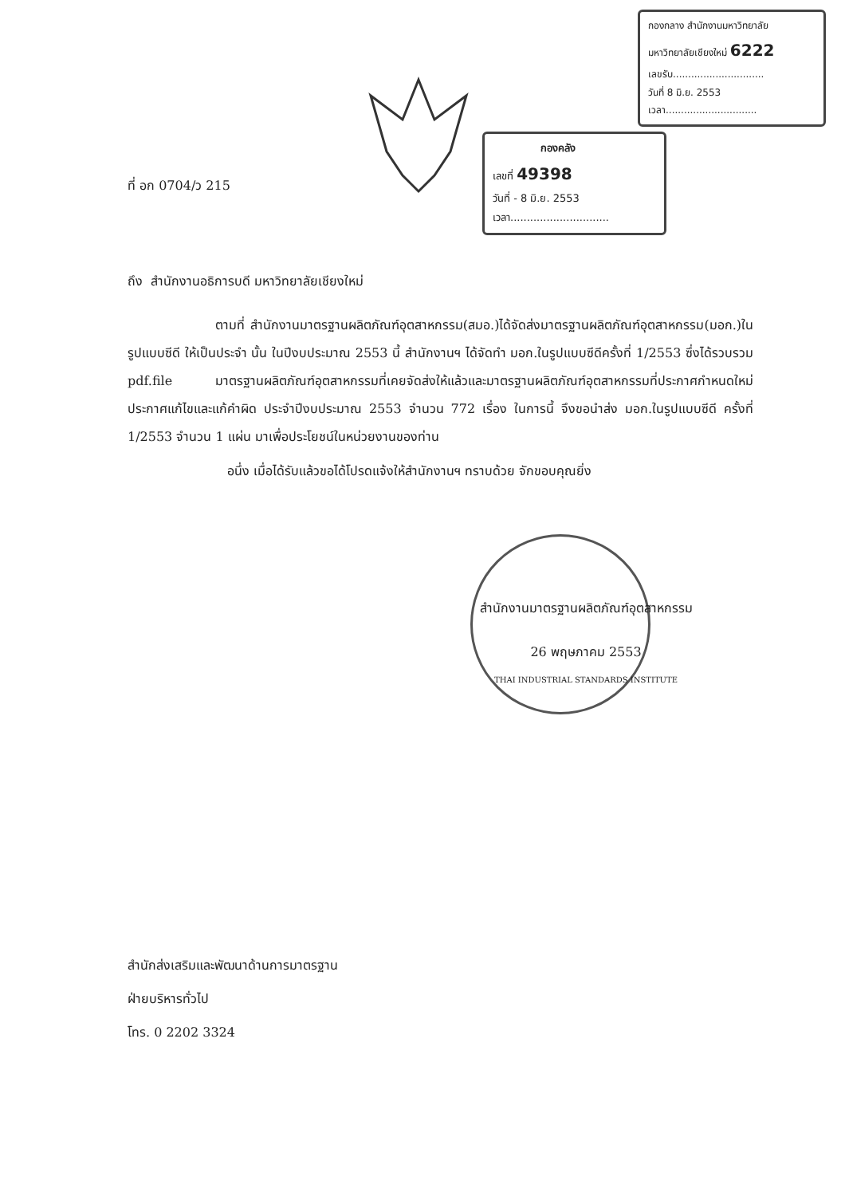กองกลาง สำนักงานมหาวิทยาลัย
มหาวิทยาลัยเชียงใหม่ 6222
เลขรับ..............................
วันที่ 8 มิ.ย. 2553
เวลา..............................
กองคลัง
เลขที่ 49398
วันที่ - 8 มิ.ย. 2553
เวลา..............................
ที่ อก 0704/ว 215
ถึง สำนักงานอธิการบดี มหาวิทยาลัยเชียงใหม่
ตามที่ สำนักงานมาตรฐานผลิตภัณฑ์อุตสาหกรรม(สมอ.)ได้จัดส่งมาตรฐานผลิตภัณฑ์อุตสาหกรรม(มอก.)ในรูปแบบซีดี ให้เป็นประจำ นั้น ในปีงบประมาณ 2553 นี้ สำนักงานฯ ได้จัดทำ มอก.ในรูปแบบซีดีครั้งที่ 1/2553 ซึ่งได้รวบรวม pdf.file มาตรฐานผลิตภัณฑ์อุตสาหกรรมที่เคยจัดส่งให้แล้วและมาตรฐานผลิตภัณฑ์อุตสาหกรรมที่ประกาศกำหนดใหม่ ประกาศแก้ไขและแก้คำผิด ประจำปีงบประมาณ 2553 จำนวน 772 เรื่อง ในการนี้ จึงขอนำส่ง มอก.ในรูปแบบซีดี ครั้งที่ 1/2553 จำนวน 1 แผ่น มาเพื่อประโยชน์ในหน่วยงานของท่าน
อนึ่ง เมื่อได้รับแล้วขอได้โปรดแจ้งให้สำนักงานฯ ทราบด้วย จักขอบคุณยิ่ง
สำนักงานมาตรฐานผลิตภัณฑ์อุตสาหกรรม
26 พฤษภาคม 2553
THAI INDUSTRIAL STANDARDS INSTITUTE
สำนักส่งเสริมและพัฒนาด้านการมาตรฐาน
ฝ่ายบริหารทั่วไป
โทร. 0 2202 3324